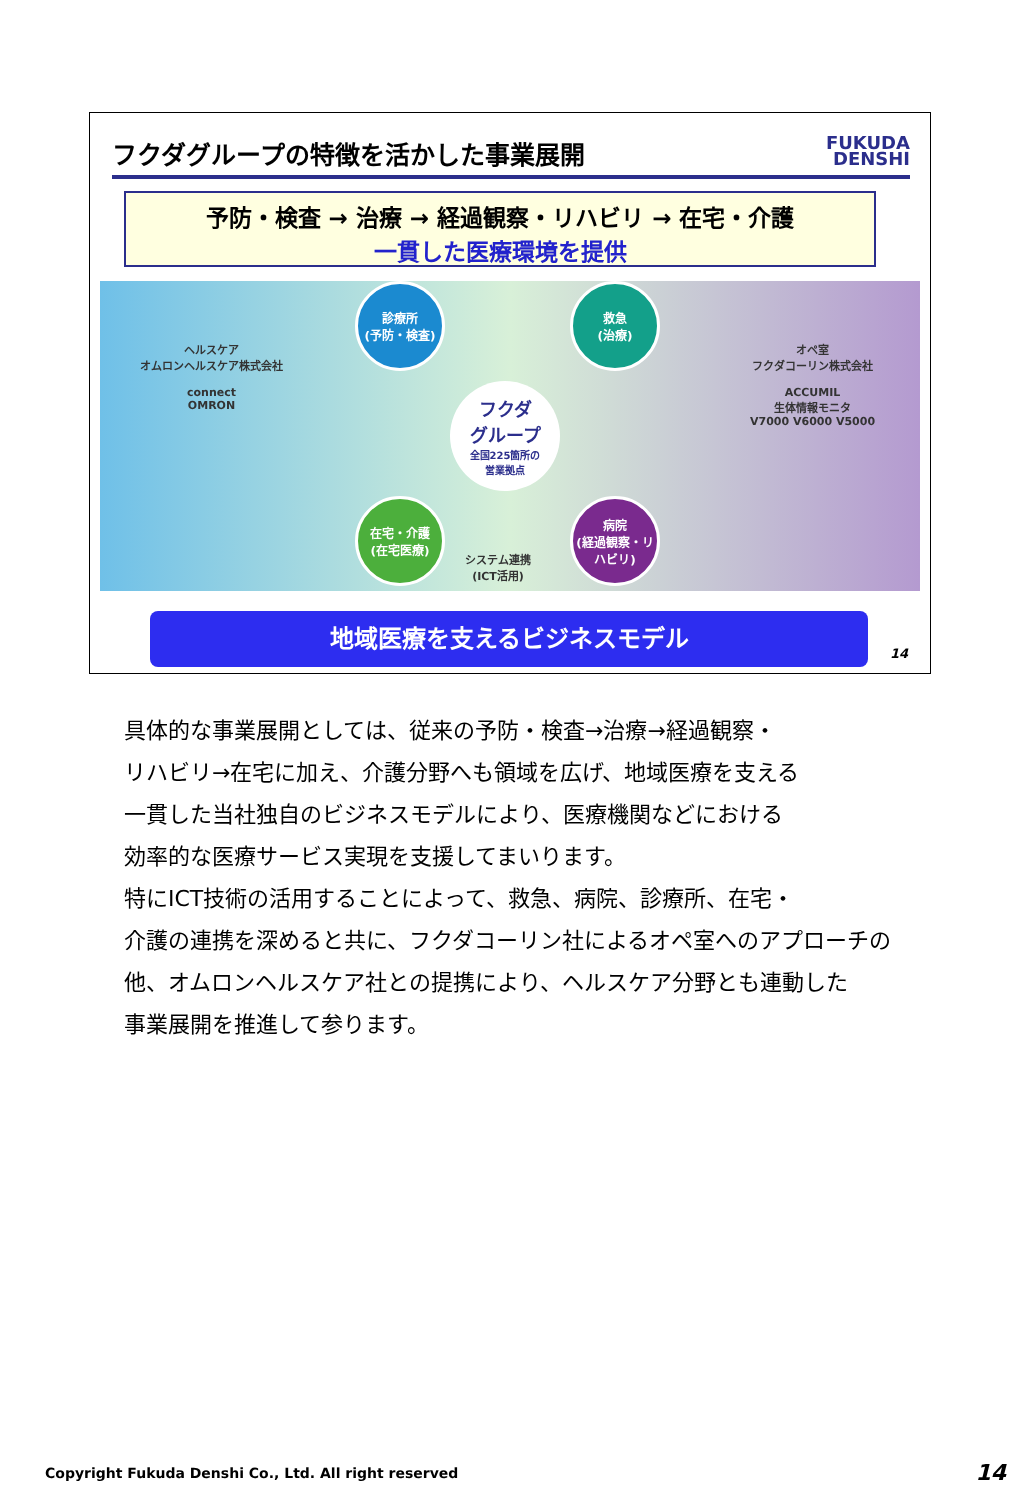フクダグループの特徴を活かした事業展開 FUKUDA
DENSHI
予防・検査 → 治療 → 経過観察・リハビリ → 在宅・介護
一貫した医療環境を提供
ヘルスケア
オムロンヘルスケア株式会社
connect
OMRON
診療所
(予防・検査)
救急
(治療)
フクダ
グループ
全国225箇所の
営業拠点
在宅・介護
(在宅医療)
病院
(経過観察・リハビリ)
システム連携
(ICT活用)
オペ室
フクダコーリン株式会社
ACCUMIL
生体情報モニタ
V7000 V6000 V5000
地域医療を支えるビジネスモデル
14
具体的な事業展開としては、従来の予防・検査→治療→経過観察・
リハビリ→在宅に加え、介護分野へも領域を広げ、地域医療を支える
一貫した当社独自のビジネスモデルにより、医療機関などにおける
効率的な医療サービス実現を支援してまいります。
特にICT技術の活用することによって、救急、病院、診療所、在宅・
介護の連携を深めると共に、フクダコーリン社によるオペ室へのアプローチの
他、オムロンヘルスケア社との提携により、ヘルスケア分野とも連動した
事業展開を推進して参ります。
Copyright Fukuda Denshi Co., Ltd. All right reserved
14